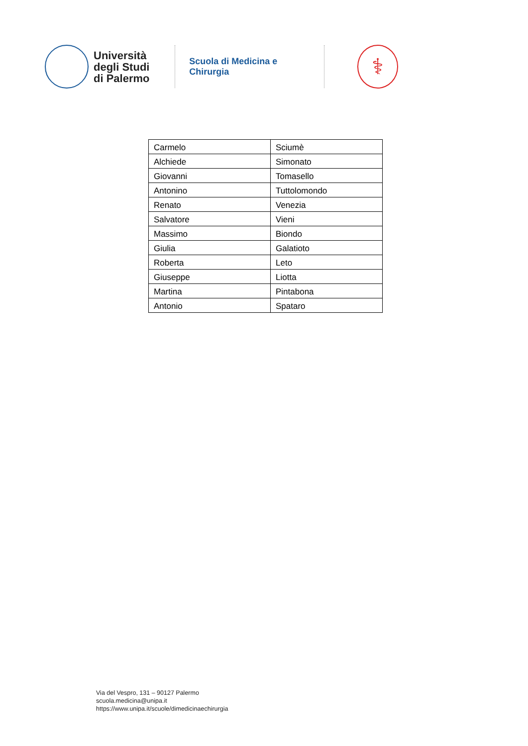Università
degli Studi
di Palermo
Scuola di Medicina e Chirurgia
⚕
| Carmelo | Sciumè |
| Alchiede | Simonato |
| Giovanni | Tomasello |
| Antonino | Tuttolomondo |
| Renato | Venezia |
| Salvatore | Vieni |
| Massimo | Biondo |
| Giulia | Galatioto |
| Roberta | Leto |
| Giuseppe | Liotta |
| Martina | Pintabona |
| Antonio | Spataro |
Via del Vespro, 131 – 90127 Palermo
scuola.medicina@unipa.it
https://www.unipa.it/scuole/dimedicinaechirurgia